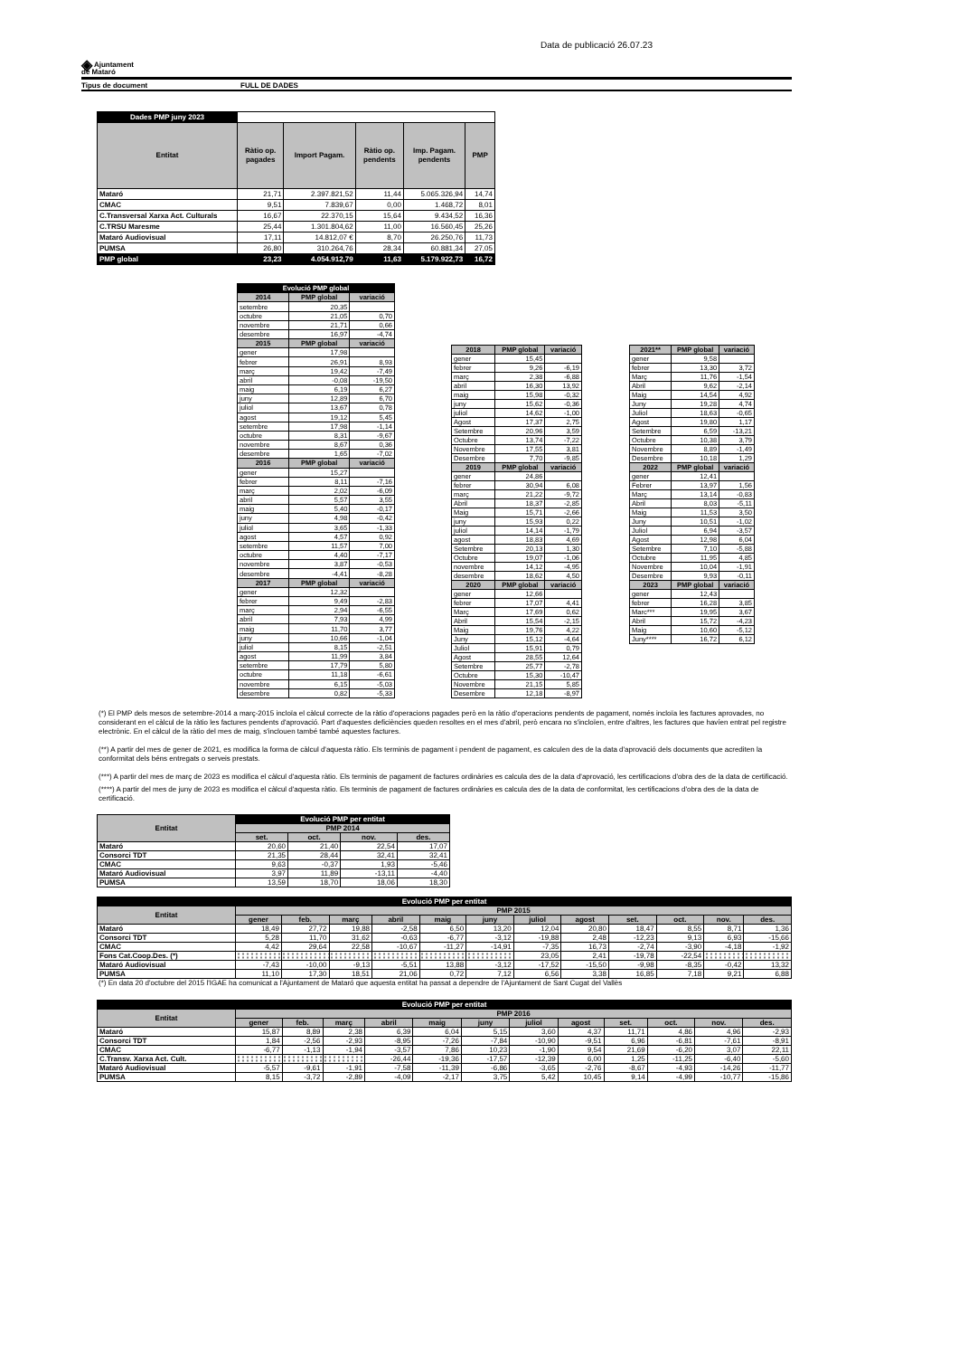Data de publicació 26.07.23
◈ Ajuntament
de Mataró
Tipus de document FULL DE DADES
| Dades PMP juny 2023 | | | | | |
| Entitat | Ràtio op. pagades | Import Pagam. | Ràtio op. pendents | Imp. Pagam. pendents | PMP |
| Mataró | 21,71 | 2.397.821,52 | 11,44 | 5.065.326,94 | 14,74 |
| CMAC | 9,51 | 7.839,67 | 0,00 | 1.468,72 | 8,01 |
| C.Transversal Xarxa Act. Culturals | 16,67 | 22.370,15 | 15,64 | 9.434,52 | 16,36 |
| C.TRSU Maresme | 25,44 | 1.301.804,62 | 11,00 | 16.560,45 | 25,26 |
| Mataró Audiovisual | 17,11 | 14.812,07 € | 8,70 | 26.250,76 | 11,73 |
| PUMSA | 26,80 | 310.264,76 | 28,34 | 60.881,34 | 27,05 |
| PMP global | 23,23 | 4.054.912,79 | 11,63 | 5.179.922,73 | 16,72 |
| Evolució PMP global | | |
| 2014 | PMP global | variació |
| setembre | 20,35 | |
| octubre | 21,05 | 0,70 |
| novembre | 21,71 | 0,66 |
| desembre | 16,97 | -4,74 |
| 2015 | PMP global | variació |
| gener | 17,98 | |
| febrer | 26,91 | 8,93 |
| març | 19,42 | -7,49 |
| abril | -0,08 | -19,50 |
| maig | 6,19 | 6,27 |
| juny | 12,89 | 6,70 |
| juliol | 13,67 | 0,78 |
| agost | 19,12 | 5,45 |
| setembre | 17,98 | -1,14 |
| octubre | 8,31 | -9,67 |
| novembre | 8,67 | 0,36 |
| desembre | 1,65 | -7,02 |
| 2016 | PMP global | variació |
| gener | 15,27 | |
| febrer | 8,11 | -7,16 |
| març | 2,02 | -6,09 |
| abril | 5,57 | 3,55 |
| maig | 5,40 | -0,17 |
| juny | 4,98 | -0,42 |
| juliol | 3,65 | -1,33 |
| agost | 4,57 | 0,92 |
| setembre | 11,57 | 7,00 |
| octubre | 4,40 | -7,17 |
| novembre | 3,87 | -0,53 |
| desembre | -4,41 | -8,28 |
| 2017 | PMP global | variació |
| gener | 12,32 | |
| febrer | 9,49 | -2,83 |
| març | 2,94 | -6,55 |
| abril | 7,93 | 4,99 |
| maig | 11,70 | 3,77 |
| juny | 10,66 | -1,04 |
| juliol | 8,15 | -2,51 |
| agost | 11,99 | 3,84 |
| setembre | 17,79 | 5,80 |
| octubre | 11,18 | -6,61 |
| novembre | 6,15 | -5,03 |
| desembre | 0,82 | -5,33 |
| 2018 | PMP global | variació |
| gener | 15,45 | |
| febrer | 9,26 | -6,19 |
| març | 2,38 | -6,88 |
| abril | 16,30 | 13,92 |
| maig | 15,98 | -0,32 |
| juny | 15,62 | -0,36 |
| juliol | 14,62 | -1,00 |
| Agost | 17,37 | 2,75 |
| Setembre | 20,96 | 3,59 |
| Octubre | 13,74 | -7,22 |
| Novembre | 17,55 | 3,81 |
| Desembre | 7,70 | -9,85 |
| 2019 | PMP global | variació |
| gener | 24,86 | |
| febrer | 30,94 | 6,08 |
| març | 21,22 | -9,72 |
| Abril | 18,37 | -2,85 |
| Maig | 15,71 | -2,66 |
| juny | 15,93 | 0,22 |
| juliol | 14,14 | -1,79 |
| agost | 18,83 | 4,69 |
| Setembre | 20,13 | 1,30 |
| Octubre | 19,07 | -1,06 |
| novembre | 14,12 | -4,95 |
| desembre | 18,62 | 4,50 |
| 2020 | PMP global | variació |
| gener | 12,66 | |
| febrer | 17,07 | 4,41 |
| Març | 17,69 | 0,62 |
| Abril | 15,54 | -2,15 |
| Maig | 19,76 | 4,22 |
| Juny | 15,12 | -4,64 |
| Juliol | 15,91 | 0,79 |
| Agost | 28,55 | 12,64 |
| Setembre | 25,77 | -2,78 |
| Octubre | 15,30 | -10,47 |
| Novembre | 21,15 | 5,85 |
| Desembre | 12,18 | -8,97 |
| 2021** | PMP global | variació |
| gener | 9,58 | |
| febrer | 13,30 | 3,72 |
| Març | 11,76 | -1,54 |
| Abril | 9,62 | -2,14 |
| Maig | 14,54 | 4,92 |
| Juny | 19,28 | 4,74 |
| Juliol | 18,63 | -0,65 |
| Agost | 19,80 | 1,17 |
| Setembre | 6,59 | -13,21 |
| Octubre | 10,38 | 3,79 |
| Novembre | 8,89 | -1,49 |
| Desembre | 10,18 | 1,29 |
| 2022 | PMP global | variació |
| gener | 12,41 | |
| Febrer | 13,97 | 1,56 |
| Març | 13,14 | -0,83 |
| Abril | 8,03 | -5,11 |
| Maig | 11,53 | 3,50 |
| Juny | 10,51 | -1,02 |
| Juliol | 6,94 | -3,57 |
| Agost | 12,98 | 6,04 |
| Setembre | 7,10 | -5,88 |
| Octubre | 11,95 | 4,85 |
| Novembre | 10,04 | -1,91 |
| Desembre | 9,93 | -0,11 |
| 2023 | PMP global | variació |
| gener | 12,43 | |
| febrer | 16,28 | 3,85 |
| Marc*** | 19,95 | 3,67 |
| Abril | 15,72 | -4,23 |
| Maig | 10,60 | -5,12 |
| Juny**** | 16,72 | 6,12 |
(*) El PMP dels mesos de setembre-2014 a març-2015 incloïa el càlcul correcte de la ràtio d'operacions pagades però en la ràtio d'operacions pendents de pagament, només incloïa les factures aprovades, no considerant en el càlcul de la ràtio les factures pendents d'aprovació. Part d'aquestes deficiències queden resoltes en el mes d'abril, però encara no s'incloïen, entre d'altres, les factures que havíen entrat pel registre electrònic. En el càlcul de la ràtio del mes de maig, s'inclouen també també aquestes factures.
(**) A partir del mes de gener de 2021, es modifica la forma de càlcul d'aquesta ràtio. Els terminis de pagament i pendent de pagament, es calculen des de la data d'aprovació dels documents que acrediten la conformitat dels béns entregats o serveis prestats.
(***) A partir del mes de març de 2023 es modifica el càlcul d'aquesta ràtio. Els terminis de pagament de factures ordinàries es calcula des de la data d'aprovació, les certificacions d'obra des de la data de certificació.
(****) A partir del mes de juny de 2023 es modifica el càlcul d'aquesta ràtio. Els terminis de pagament de factures ordinàries es calcula des de la data de conformitat, les certificacions d'obra des de la data de certificació.
| Entitat | Evolució PMP per entitat | | | |
| | PMP 2014 | | | |
| | set. | oct. | nov. | des. |
| Mataró | 20,60 | 21,40 | 22,54 | 17,07 |
| Consorci TDT | 21,35 | 28,44 | 32,41 | 32,41 |
| CMAC | 9,63 | -0,37 | 1,93 | -5,46 |
| Mataró Audiovisual | 3,97 | 11,89 | -13,11 | -4,40 |
| PUMSA | 13,59 | 18,70 | 18,06 | 18,30 |
| Evolució PMP per entitat | | | | | | | | | | | | |
| Entitat | PMP 2015 | | | | | | | | | | | |
| | gener | feb. | març | abril | maig | juny | juliol | agost | set. | oct. | nov. | des. |
| Mataró | 18,49 | 27,72 | 19,88 | -2,58 | 6,50 | 13,20 | 12,04 | 20,80 | 18,47 | 8,55 | 8,71 | 1,36 |
| Consorci TDT | 5,28 | 11,70 | 31,62 | -0,63 | -6,77 | -3,12 | -19,88 | 2,48 | -12,23 | 9,13 | 6,93 | -15,66 |
| CMAC | 4,42 | 29,64 | 22,58 | -10,67 | -11,27 | -14,91 | -7,35 | 16,73 | -2,74 | -3,90 | -4,18 | -1,92 |
| Fons Cat.Coop.Des. (*) | | | | | | | 23,05 | 2,41 | -19,78 | -22,54 | | |
| Mataró Audiovisual | -7,43 | -10,00 | -9,13 | -5,51 | 13,88 | -3,12 | -17,52 | -15,50 | -9,98 | -8,35 | -0,42 | 13,32 |
| PUMSA | 11,10 | 17,30 | 18,51 | 21,06 | 0,72 | 7,12 | 6,56 | 3,38 | 16,85 | 7,18 | 9,21 | 6,88 |
(*) En data 20 d'octubre del 2015 l'IGAE ha comunicat a l'Ajuntament de Mataró que aquesta entitat ha passat a dependre de l'Ajuntament de Sant Cugat del Vallès
| Evolució PMP per entitat | | | | | | | | | | | | |
| Entitat | PMP 2016 | | | | | | | | | | | |
| | gener | feb. | març | abril | maig | juny | juliol | agost | set. | oct. | nov. | des. |
| Mataró | 15,87 | 8,89 | 2,38 | 6,39 | 6,04 | 5,15 | 3,60 | 4,37 | 11,71 | 4,86 | 4,96 | -2,93 |
| Consorci TDT | 1,84 | -2,56 | -2,93 | -8,95 | -7,26 | -7,84 | -10,90 | -9,51 | 6,96 | -6,81 | -7,61 | -8,91 |
| CMAC | -6,77 | -1,13 | -1,94 | -3,57 | 7,86 | 10,23 | -1,90 | 9,54 | 21,69 | -6,20 | 3,07 | 22,11 |
| C.Transv. Xarxa Act. Cult. | | | | -26,44 | -19,36 | -17,57 | -12,39 | 6,00 | 1,25 | -11,25 | -6,40 | -5,60 |
| Mataró Audiovisual | -5,57 | -9,61 | -1,91 | -7,58 | -11,39 | -6,86 | -3,65 | -2,76 | -8,67 | -4,93 | -14,26 | -11,77 |
| PUMSA | 8,15 | -3,72 | -2,89 | -4,09 | -2,17 | 3,75 | 5,42 | 10,45 | 9,14 | -4,99 | -10,77 | -15,86 |